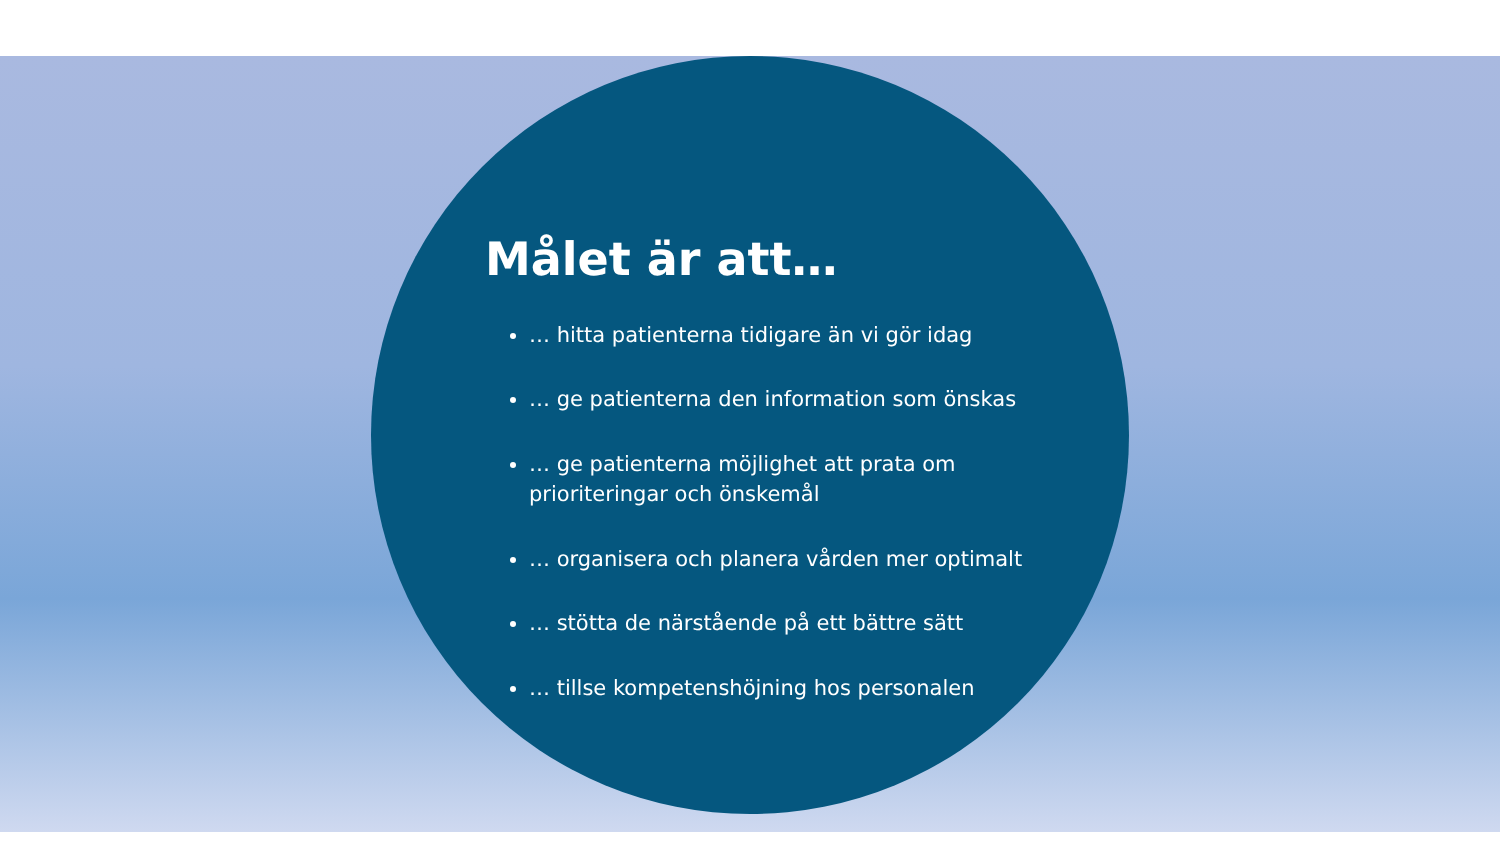Målet är att…
… hitta patienterna tidigare än vi gör idag
… ge patienterna den information som önskas
… ge patienterna möjlighet att prata om prioriteringar och önskemål
… organisera och planera vården mer optimalt
… stötta de närstående på ett bättre sätt
… tillse kompetenshöjning hos personalen